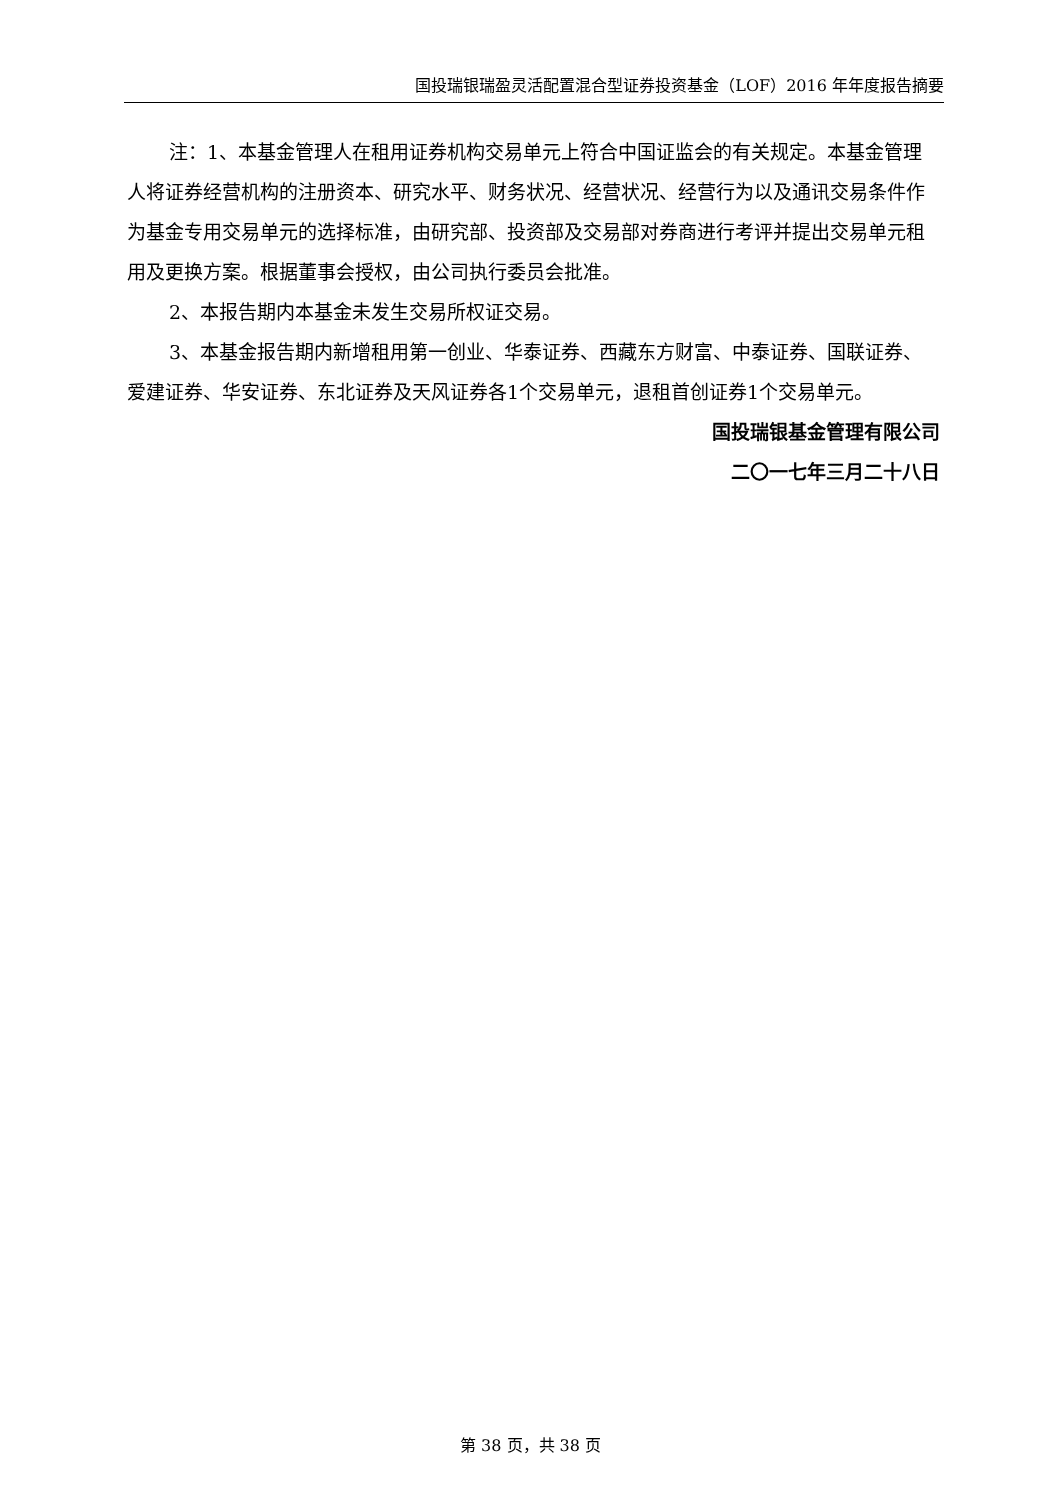国投瑞银瑞盈灵活配置混合型证券投资基金（LOF）2016 年年度报告摘要
注：1、本基金管理人在租用证券机构交易单元上符合中国证监会的有关规定。本基金管理人将证券经营机构的注册资本、研究水平、财务状况、经营状况、经营行为以及通讯交易条件作为基金专用交易单元的选择标准，由研究部、投资部及交易部对券商进行考评并提出交易单元租用及更换方案。根据董事会授权，由公司执行委员会批准。
2、本报告期内本基金未发生交易所权证交易。
3、本基金报告期内新增租用第一创业、华泰证券、西藏东方财富、中泰证券、国联证券、爱建证券、华安证券、东北证券及天风证券各1个交易单元，退租首创证券1个交易单元。
国投瑞银基金管理有限公司
二〇一七年三月二十八日
第 38 页，共 38 页